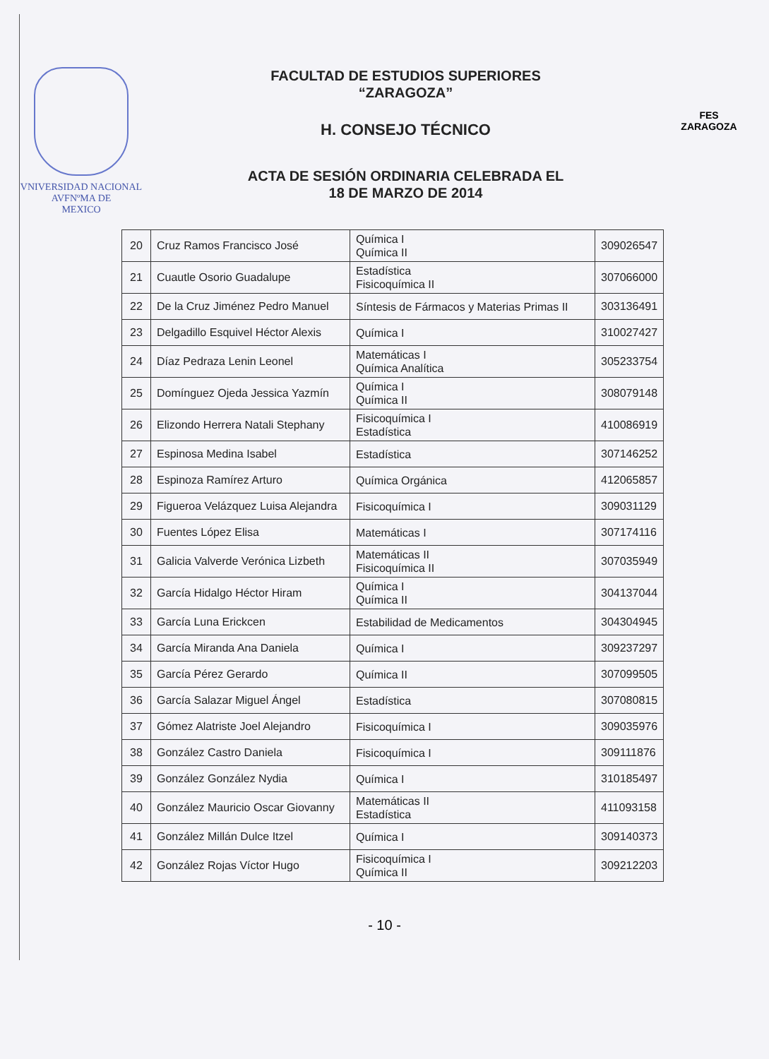VNIVERSIDAD NACIONAL
AVFNºMA DE
MEXICO
FACULTAD DE ESTUDIOS SUPERIORES
“ZARAGOZA”
H. CONSEJO TÉCNICO
ACTA DE SESIÓN ORDINARIA CELEBRADA EL
18 DE MARZO DE 2014
FES
ZARAGOZA
| 20 | Cruz Ramos Francisco José | Química I Química II | 309026547 |
| 21 | Cuautle Osorio Guadalupe | Estadística Fisicoquímica II | 307066000 |
| 22 | De la Cruz Jiménez Pedro Manuel | Síntesis de Fármacos y Materias Primas II | 303136491 |
| 23 | Delgadillo Esquivel Héctor Alexis | Química I | 310027427 |
| 24 | Díaz Pedraza Lenin Leonel | Matemáticas I Química Analítica | 305233754 |
| 25 | Domínguez Ojeda Jessica Yazmín | Química I Química II | 308079148 |
| 26 | Elizondo Herrera Natali Stephany | Fisicoquímica I Estadística | 410086919 |
| 27 | Espinosa Medina Isabel | Estadística | 307146252 |
| 28 | Espinoza Ramírez Arturo | Química Orgánica | 412065857 |
| 29 | Figueroa Velázquez Luisa Alejandra | Fisicoquímica I | 309031129 |
| 30 | Fuentes López Elisa | Matemáticas I | 307174116 |
| 31 | Galicia Valverde Verónica Lizbeth | Matemáticas II Fisicoquímica II | 307035949 |
| 32 | García Hidalgo Héctor Hiram | Química I Química II | 304137044 |
| 33 | García Luna Erickcen | Estabilidad de Medicamentos | 304304945 |
| 34 | García Miranda Ana Daniela | Química I | 309237297 |
| 35 | García Pérez Gerardo | Química II | 307099505 |
| 36 | García Salazar Miguel Ángel | Estadística | 307080815 |
| 37 | Gómez Alatriste Joel Alejandro | Fisicoquímica I | 309035976 |
| 38 | González Castro Daniela | Fisicoquímica I | 309111876 |
| 39 | González González Nydia | Química I | 310185497 |
| 40 | González Mauricio Oscar Giovanny | Matemáticas II Estadística | 411093158 |
| 41 | González Millán Dulce Itzel | Química I | 309140373 |
| 42 | González Rojas Víctor Hugo | Fisicoquímica I Química II | 309212203 |
- 10 -